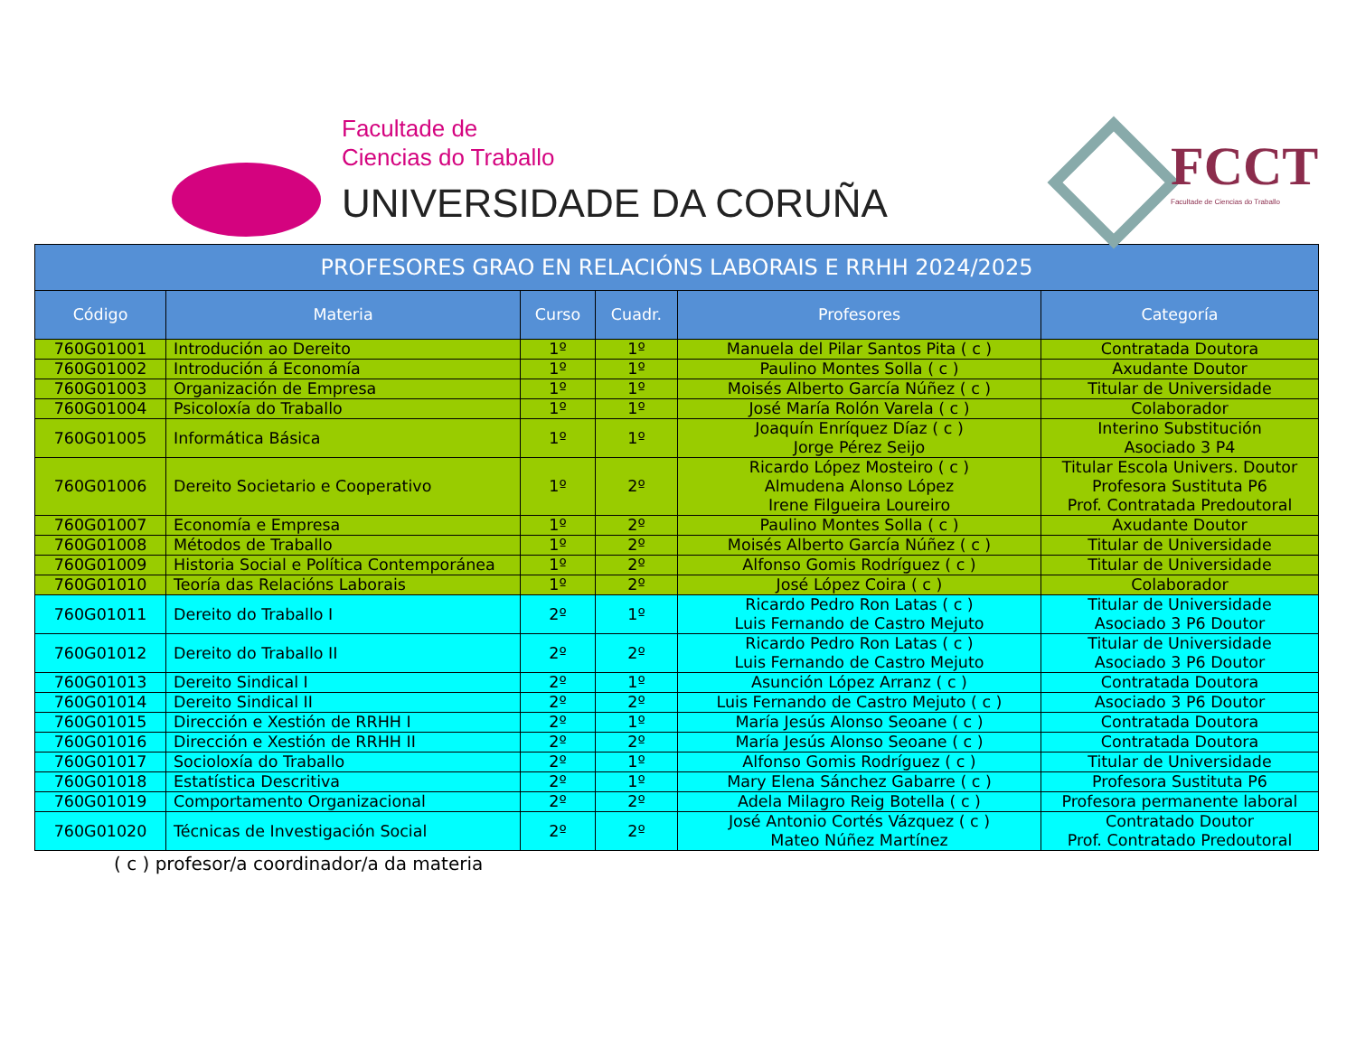Facultade de
Ciencias do Traballo
UNIVERSIDADE DA CORUÑA
FCCT
Facultade de Ciencias do Traballo
| PROFESORES GRAO EN RELACIÓNS LABORAIS E RRHH 2024/2025 | | | | | |
| --- | --- | --- | --- | --- | --- |
| Código | Materia | Curso | Cuadr. | Profesores | Categoría |
| 760G01001 | Introdución ao Dereito | 1º | 1º | Manuela del Pilar Santos Pita ( c ) | Contratada Doutora |
| 760G01002 | Introdución á Economía | 1º | 1º | Paulino Montes Solla ( c ) | Axudante Doutor |
| 760G01003 | Organización de Empresa | 1º | 1º | Moisés Alberto García Núñez ( c ) | Titular de Universidade |
| 760G01004 | Psicoloxía do Traballo | 1º | 1º | José María Rolón Varela ( c ) | Colaborador |
| 760G01005 | Informática Básica | 1º | 1º | Joaquín Enríquez Díaz ( c ) Jorge Pérez Seijo | Interino Substitución Asociado 3 P4 |
| 760G01006 | Dereito Societario e Cooperativo | 1º | 2º | Ricardo López Mosteiro ( c ) Almudena Alonso López Irene Filgueira Loureiro | Titular Escola Univers. Doutor Profesora Sustituta P6 Prof. Contratada Predoutoral |
| 760G01007 | Economía e Empresa | 1º | 2º | Paulino Montes Solla ( c ) | Axudante Doutor |
| 760G01008 | Métodos de Traballo | 1º | 2º | Moisés Alberto García Núñez ( c ) | Titular de Universidade |
| 760G01009 | Historia Social e Política Contemporánea | 1º | 2º | Alfonso Gomis Rodríguez ( c ) | Titular de Universidade |
| 760G01010 | Teoría das Relacións Laborais | 1º | 2º | José López Coira ( c ) | Colaborador |
| 760G01011 | Dereito do Traballo I | 2º | 1º | Ricardo Pedro Ron Latas ( c ) Luis Fernando de Castro Mejuto | Titular de Universidade Asociado 3 P6 Doutor |
| 760G01012 | Dereito do Traballo II | 2º | 2º | Ricardo Pedro Ron Latas ( c ) Luis Fernando de Castro Mejuto | Titular de Universidade Asociado 3 P6 Doutor |
| 760G01013 | Dereito Sindical I | 2º | 1º | Asunción López Arranz ( c ) | Contratada Doutora |
| 760G01014 | Dereito Sindical II | 2º | 2º | Luis Fernando de Castro Mejuto ( c ) | Asociado 3 P6 Doutor |
| 760G01015 | Dirección e Xestión de RRHH I | 2º | 1º | María Jesús Alonso Seoane ( c ) | Contratada Doutora |
| 760G01016 | Dirección e Xestión de RRHH II | 2º | 2º | María Jesús Alonso Seoane ( c ) | Contratada Doutora |
| 760G01017 | Socioloxía do Traballo | 2º | 1º | Alfonso Gomis Rodríguez ( c ) | Titular de Universidade |
| 760G01018 | Estatística Descritiva | 2º | 1º | Mary Elena Sánchez Gabarre ( c ) | Profesora Sustituta P6 |
| 760G01019 | Comportamento Organizacional | 2º | 2º | Adela Milagro Reig Botella ( c ) | Profesora permanente laboral |
| 760G01020 | Técnicas de Investigación Social | 2º | 2º | José Antonio Cortés Vázquez ( c ) Mateo Núñez Martínez | Contratado Doutor Prof. Contratado Predoutoral |
( c ) profesor/a coordinador/a da materia